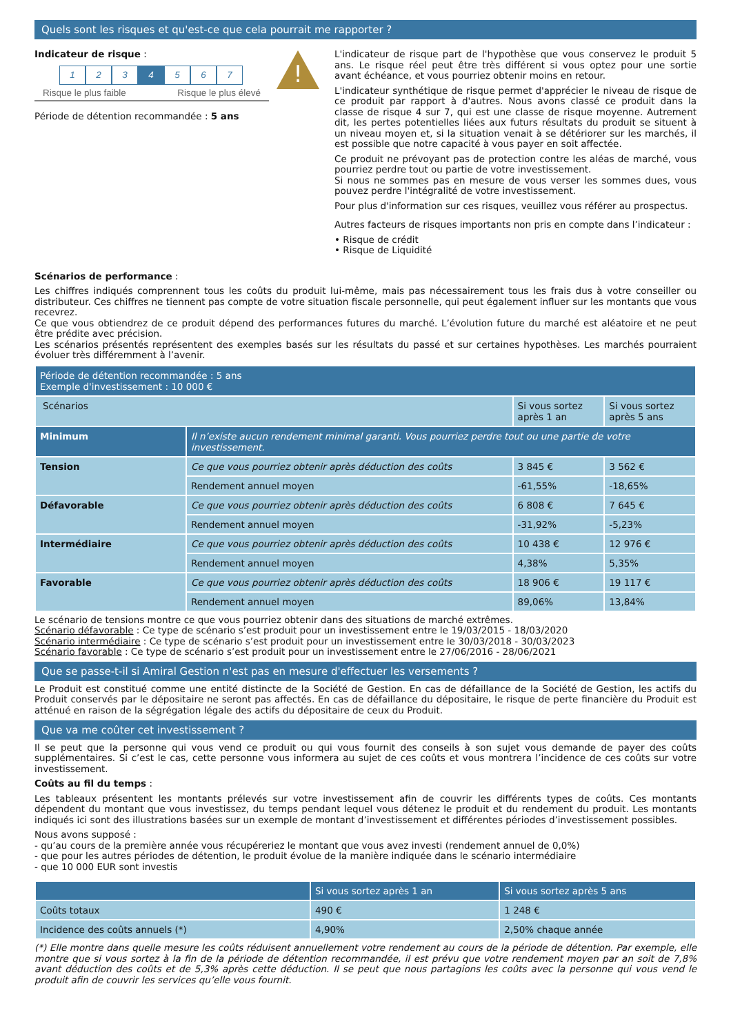Quels sont les risques et qu'est-ce que cela pourrait me rapporter ?
Indicateur de risque :
1 2 3 4 5 6 7
Risque le plus faible Risque le plus élevé
Période de détention recommandée : 5 ans
!
L'indicateur de risque part de l'hypothèse que vous conservez le produit 5 ans. Le risque réel peut être très différent si vous optez pour une sortie avant échéance, et vous pourriez obtenir moins en retour.
L'indicateur synthétique de risque permet d'apprécier le niveau de risque de ce produit par rapport à d'autres. Nous avons classé ce produit dans la classe de risque 4 sur 7, qui est une classe de risque moyenne. Autrement dit, les pertes potentielles liées aux futurs résultats du produit se situent à un niveau moyen et, si la situation venait à se détériorer sur les marchés, il est possible que notre capacité à vous payer en soit affectée.
Ce produit ne prévoyant pas de protection contre les aléas de marché, vous pourriez perdre tout ou partie de votre investissement.
Si nous ne sommes pas en mesure de vous verser les sommes dues, vous pouvez perdre l'intégralité de votre investissement.
Pour plus d'information sur ces risques, veuillez vous référer au prospectus.
Autres facteurs de risques importants non pris en compte dans l’indicateur :
• Risque de crédit
• Risque de Liquidité
Scénarios de performance :
Les chiffres indiqués comprennent tous les coûts du produit lui-même, mais pas nécessairement tous les frais dus à votre conseiller ou distributeur. Ces chiffres ne tiennent pas compte de votre situation fiscale personnelle, qui peut également influer sur les montants que vous recevrez.
Ce que vous obtiendrez de ce produit dépend des performances futures du marché. L’évolution future du marché est aléatoire et ne peut être prédite avec précision.
Les scénarios présentés représentent des exemples basés sur les résultats du passé et sur certaines hypothèses. Les marchés pourraient évoluer très différemment à l’avenir.
| Période de détention recommandée : 5 ans Exemple d'investissement : 10 000 € | | | |
| --- | --- | --- | --- |
| Scénarios | | Si vous sortez après 1 an | Si vous sortez après 5 ans |
| Minimum | Il n’existe aucun rendement minimal garanti. Vous pourriez perdre tout ou une partie de votre investissement. | | |
| Tension | Ce que vous pourriez obtenir après déduction des coûts | 3 845 € | 3 562 € |
| | Rendement annuel moyen | -61,55% | -18,65% |
| Défavorable | Ce que vous pourriez obtenir après déduction des coûts | 6 808 € | 7 645 € |
| | Rendement annuel moyen | -31,92% | -5,23% |
| Intermédiaire | Ce que vous pourriez obtenir après déduction des coûts | 10 438 € | 12 976 € |
| | Rendement annuel moyen | 4,38% | 5,35% |
| Favorable | Ce que vous pourriez obtenir après déduction des coûts | 18 906 € | 19 117 € |
| | Rendement annuel moyen | 89,06% | 13,84% |
Le scénario de tensions montre ce que vous pourriez obtenir dans des situations de marché extrêmes.
Scénario défavorable : Ce type de scénario s’est produit pour un investissement entre le 19/03/2015 - 18/03/2020
Scénario intermédiaire : Ce type de scénario s’est produit pour un investissement entre le 30/03/2018 - 30/03/2023
Scénario favorable : Ce type de scénario s’est produit pour un investissement entre le 27/06/2016 - 28/06/2021
Que se passe-t-il si Amiral Gestion n'est pas en mesure d'effectuer les versements ?
Le Produit est constitué comme une entité distincte de la Société de Gestion. En cas de défaillance de la Société de Gestion, les actifs du Produit conservés par le dépositaire ne seront pas affectés. En cas de défaillance du dépositaire, le risque de perte financière du Produit est atténué en raison de la ségrégation légale des actifs du dépositaire de ceux du Produit.
Que va me coûter cet investissement ?
Il se peut que la personne qui vous vend ce produit ou qui vous fournit des conseils à son sujet vous demande de payer des coûts supplémentaires. Si c’est le cas, cette personne vous informera au sujet de ces coûts et vous montrera l’incidence de ces coûts sur votre investissement.
Coûts au fil du temps :
Les tableaux présentent les montants prélevés sur votre investissement afin de couvrir les différents types de coûts. Ces montants dépendent du montant que vous investissez, du temps pendant lequel vous détenez le produit et du rendement du produit. Les montants indiqués ici sont des illustrations basées sur un exemple de montant d’investissement et différentes périodes d’investissement possibles.
Nous avons supposé :
- qu’au cours de la première année vous récupéreriez le montant que vous avez investi (rendement annuel de 0,0%)
- que pour les autres périodes de détention, le produit évolue de la manière indiquée dans le scénario intermédiaire
- que 10 000 EUR sont investis
| | Si vous sortez après 1 an | Si vous sortez après 5 ans |
| --- | --- | --- |
| Coûts totaux | 490 € | 1 248 € |
| Incidence des coûts annuels (*) | 4,90% | 2,50% chaque année |
(*) Elle montre dans quelle mesure les coûts réduisent annuellement votre rendement au cours de la période de détention. Par exemple, elle montre que si vous sortez à la fin de la période de détention recommandée, il est prévu que votre rendement moyen par an soit de 7,8% avant déduction des coûts et de 5,3% après cette déduction. Il se peut que nous partagions les coûts avec la personne qui vous vend le produit afin de couvrir les services qu’elle vous fournit.